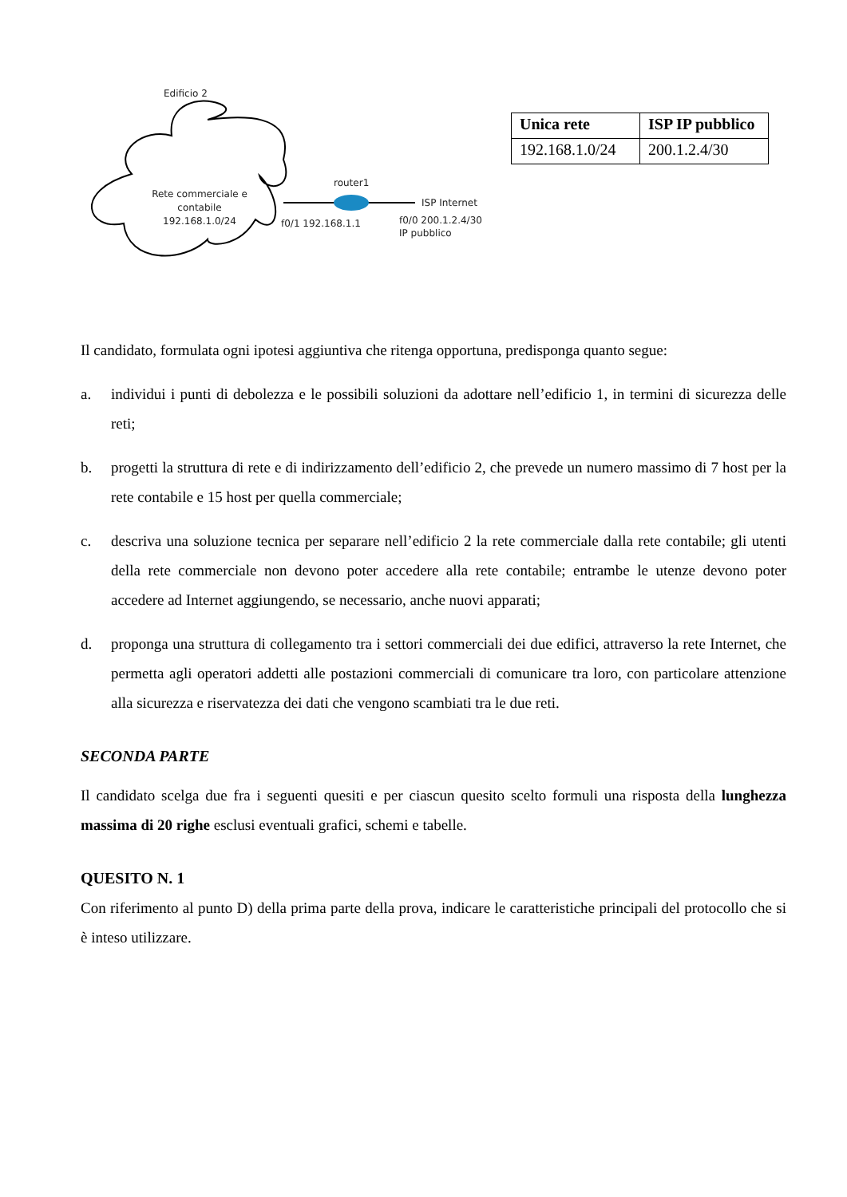Edificio 2
Rete commerciale e contabile
192.168.1.0/24
router1
ISP Internet
f0/1 192.168.1.1
f0/0 200.1.2.4/30
IP pubblico
| Unica rete | ISP IP pubblico |
| --- | --- |
| 192.168.1.0/24 | 200.1.2.4/30 |
Il candidato, formulata ogni ipotesi aggiuntiva che ritenga opportuna, predisponga quanto segue:
a. individui i punti di debolezza e le possibili soluzioni da adottare nell’edificio 1, in termini di sicurezza delle reti;
b. progetti la struttura di rete e di indirizzamento dell’edificio 2, che prevede un numero massimo di 7 host per la rete contabile e 15 host per quella commerciale;
c. descriva una soluzione tecnica per separare nell’edificio 2 la rete commerciale dalla rete contabile; gli utenti della rete commerciale non devono poter accedere alla rete contabile; entrambe le utenze devono poter accedere ad Internet aggiungendo, se necessario, anche nuovi apparati;
d. proponga una struttura di collegamento tra i settori commerciali dei due edifici, attraverso la rete Internet, che permetta agli operatori addetti alle postazioni commerciali di comunicare tra loro, con particolare attenzione alla sicurezza e riservatezza dei dati che vengono scambiati tra le due reti.
SECONDA PARTE
Il candidato scelga due fra i seguenti quesiti e per ciascun quesito scelto formuli una risposta della lunghezza massima di 20 righe esclusi eventuali grafici, schemi e tabelle.
QUESITO N. 1
Con riferimento al punto D) della prima parte della prova, indicare le caratteristiche principali del protocollo che si è inteso utilizzare.